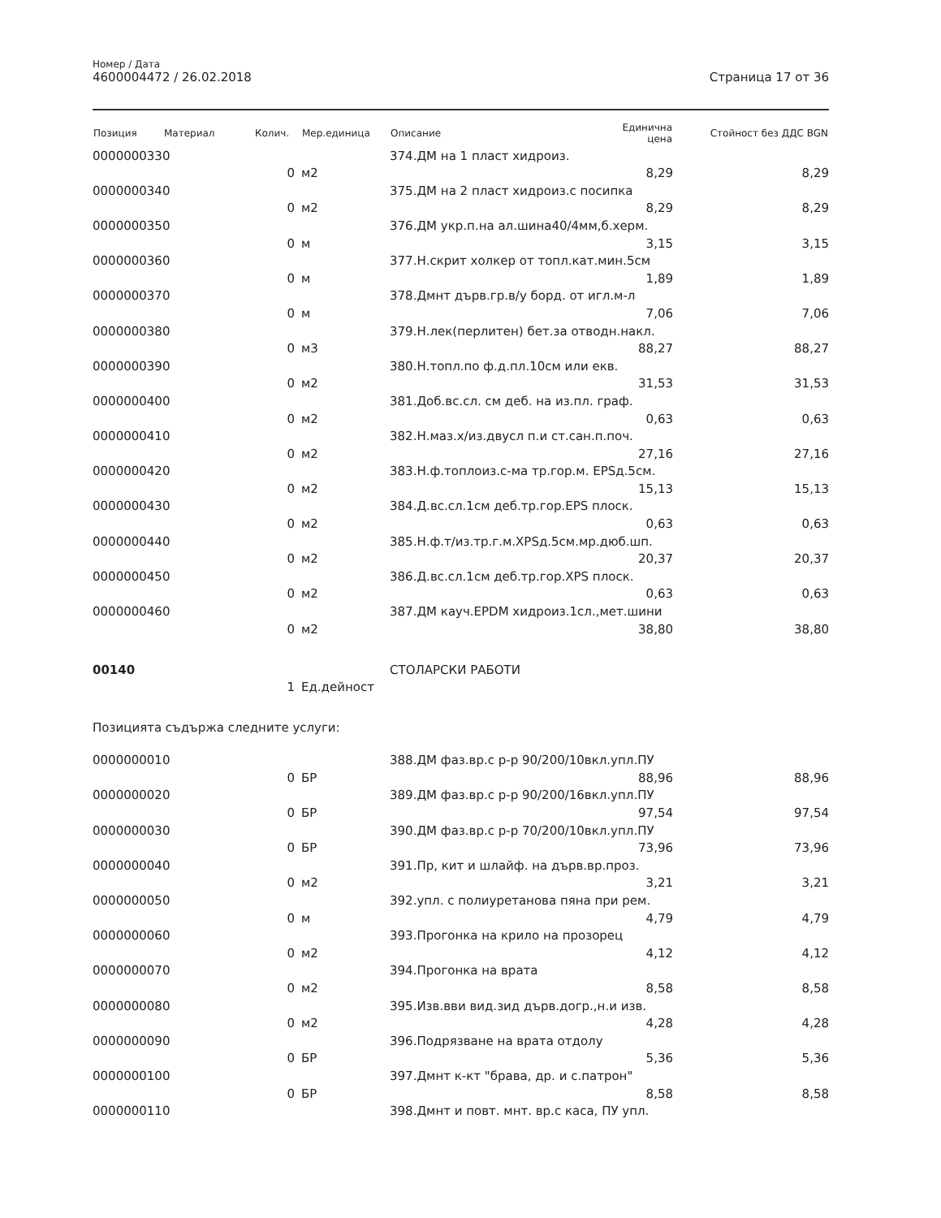Номер / Дата
4600004472 / 26.02.2018
Страница 17 от 36
| Позиция | Материал | Колич. | Мер.единица | Описание | Единична цена | Стойност без ДДС BGN |
| --- | --- | --- | --- | --- | --- | --- |
| 0000000330 | | | | 374.ДМ на 1 пласт хидроиз. | | |
| | | 0 | м2 | | 8,29 | 8,29 |
| 0000000340 | | | | 375.ДМ на 2 пласт хидроиз.с посипка | | |
| | | 0 | м2 | | 8,29 | 8,29 |
| 0000000350 | | | | 376.ДМ укр.п.на ал.шина40/4мм,б.херм. | | |
| | | 0 | м | | 3,15 | 3,15 |
| 0000000360 | | | | 377.Н.скрит холкер от топл.кат.мин.5см | | |
| | | 0 | м | | 1,89 | 1,89 |
| 0000000370 | | | | 378.Дмнт дърв.гр.в/у борд. от игл.м-л | | |
| | | 0 | м | | 7,06 | 7,06 |
| 0000000380 | | | | 379.Н.лек(перлитен) бет.за отводн.накл. | | |
| | | 0 | м3 | | 88,27 | 88,27 |
| 0000000390 | | | | 380.Н.топл.по ф.д.пл.10см или екв. | | |
| | | 0 | м2 | | 31,53 | 31,53 |
| 0000000400 | | | | 381.Доб.вс.сл. см деб. на из.пл. граф. | | |
| | | 0 | м2 | | 0,63 | 0,63 |
| 0000000410 | | | | 382.Н.маз.х/из.двусл п.и ст.сан.п.поч. | | |
| | | 0 | м2 | | 27,16 | 27,16 |
| 0000000420 | | | | 383.Н.ф.топлоиз.с-ма тр.гор.м. EPSд.5см. | | |
| | | 0 | м2 | | 15,13 | 15,13 |
| 0000000430 | | | | 384.Д.вс.сл.1см деб.тр.гор.EPS плоск. | | |
| | | 0 | м2 | | 0,63 | 0,63 |
| 0000000440 | | | | 385.Н.ф.т/из.тр.г.м.XPSд.5см.мр.дюб.шп. | | |
| | | 0 | м2 | | 20,37 | 20,37 |
| 0000000450 | | | | 386.Д.вс.сл.1см деб.тр.гор.XPS плоск. | | |
| | | 0 | м2 | | 0,63 | 0,63 |
| 0000000460 | | | | 387.ДМ кауч.EPDM хидроиз.1сл.,мет.шини | | |
| | | 0 | м2 | | 38,80 | 38,80 |
| 00140 | | | | СТОЛАРСКИ РАБОТИ | | |
| | | 1 | Ед.дейност | | | |
| Позицията съдържа следните услуги: | | | | | | |
| 0000000010 | | | | 388.ДМ фаз.вр.с р-р 90/200/10вкл.упл.ПУ | | |
| | | 0 | БР | | 88,96 | 88,96 |
| 0000000020 | | | | 389.ДМ фаз.вр.с р-р 90/200/16вкл.упл.ПУ | | |
| | | 0 | БР | | 97,54 | 97,54 |
| 0000000030 | | | | 390.ДМ фаз.вр.с р-р 70/200/10вкл.упл.ПУ | | |
| | | 0 | БР | | 73,96 | 73,96 |
| 0000000040 | | | | 391.Пр, кит и шлайф. на дърв.вр.проз. | | |
| | | 0 | м2 | | 3,21 | 3,21 |
| 0000000050 | | | | 392.упл. с полиуретанова пяна при рем. | | |
| | | 0 | м | | 4,79 | 4,79 |
| 0000000060 | | | | 393.Прогонка на крило на прозорец | | |
| | | 0 | м2 | | 4,12 | 4,12 |
| 0000000070 | | | | 394.Прогонка на врата | | |
| | | 0 | м2 | | 8,58 | 8,58 |
| 0000000080 | | | | 395.Изв.вви вид.зид дърв.догр.,н.и изв. | | |
| | | 0 | м2 | | 4,28 | 4,28 |
| 0000000090 | | | | 396.Подрязване на врата отдолу | | |
| | | 0 | БР | | 5,36 | 5,36 |
| 0000000100 | | | | 397.Дмнт к-кт "брава, др. и с.патрон" | | |
| | | 0 | БР | | 8,58 | 8,58 |
| 0000000110 | | | | 398.Дмнт и повт. мнт. вр.с каса, ПУ упл. | | |